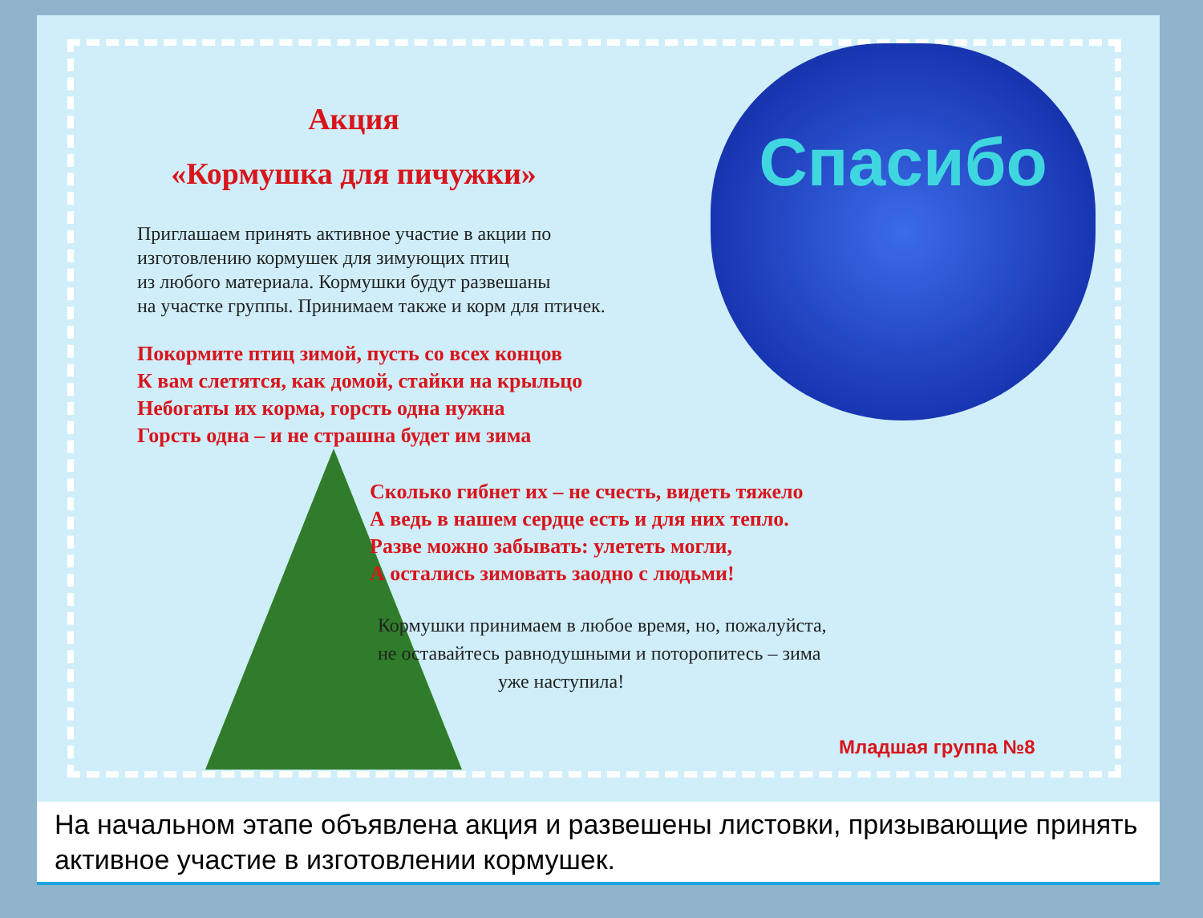Спасибо
Акция
«Кормушка для пичужки»
Приглашаем принять активное участие в акции по
изготовлению кормушек для зимующих птиц
из любого материала. Кормушки будут развешаны
на участке группы. Принимаем также и корм для птичек.
Покормите птиц зимой, пусть со всех концов
К вам слетятся, как домой, стайки на крыльцо
Небогаты их корма, горсть одна нужна
Горсть одна – и не страшна будет им зима
Сколько гибнет их – не счесть, видеть тяжело
А ведь в нашем сердце есть и для них тепло.
Разве можно забывать: улететь могли,
А остались зимовать заодно с людьми!
Кормушки принимаем в любое время, но, пожалуйста,
не оставайтесь равнодушными и поторопитесь – зима
уже наступила!
Младшая группа №8
На начальном этапе объявлена акция и развешены листовки, призывающие принять активное участие в изготовлении кормушек.